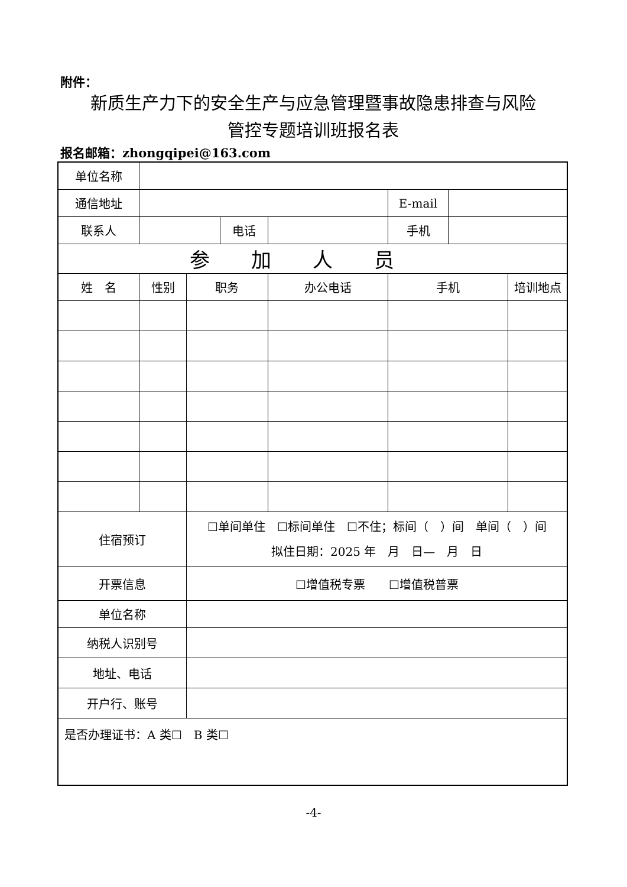附件：
新质生产力下的安全生产与应急管理暨事故隐患排查与风险
管控专题培训班报名表
报名邮箱：zhongqipei@163.com
| 单位名称 | | | | | | | |
| 通信地址 | | | | | E-mail | | |
| 联系人 | | | 电话 | | 手机 | | |
| 参加人员 | | | | | | | |
| 姓 名 | 性别 | 职务 | | 办公电话 | 手机 | | 培训地点 |
| 住宿预订 | | ☐单间单住 ☐标间单住 ☐不住；标间（ ）间 单间（ ）间 拟住日期：2025 年 月 日— 月 日 | | | | | |
| 开票信息 | | ☐增值税专票 ☐增值税普票 | | | | | |
| 单位名称 | | | | | | | |
| 纳税人识别号 | | | | | | | |
| 地址、电话 | | | | | | | |
| 开户行、账号 | | | | | | | |
| 是否办理证书：A 类☐ B 类☐ | | | | | | | |
-4-